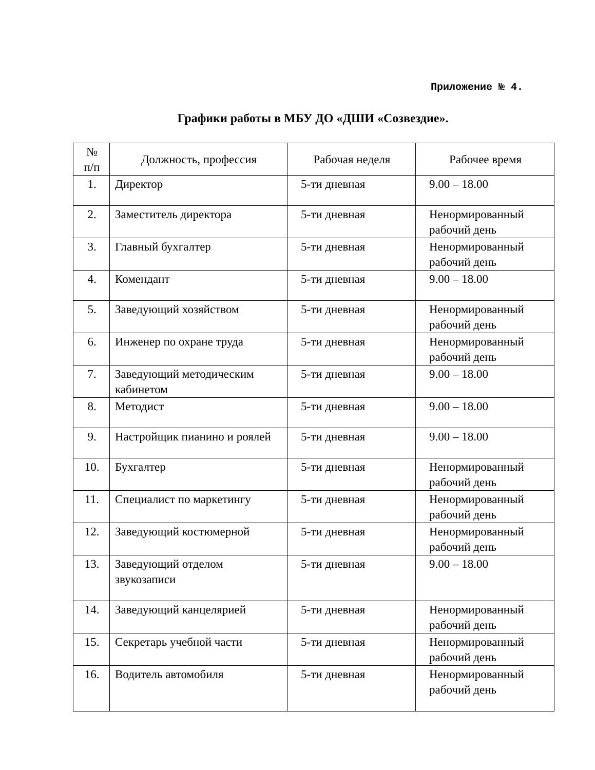Приложение № 4.
Графики работы в МБУ ДО «ДШИ «Созвездие».
| № п/п | Должность, профессия | Рабочая неделя | Рабочее время |
| --- | --- | --- | --- |
| 1. | Директор | 5-ти дневная | 9.00 – 18.00 |
| 2. | Заместитель директора | 5-ти дневная | Ненормированный рабочий день |
| 3. | Главный бухгалтер | 5-ти дневная | Ненормированный рабочий день |
| 4. | Комендант | 5-ти дневная | 9.00 – 18.00 |
| 5. | Заведующий хозяйством | 5-ти дневная | Ненормированный рабочий день |
| 6. | Инженер по охране труда | 5-ти дневная | Ненормированный рабочий день |
| 7. | Заведующий методическим кабинетом | 5-ти дневная | 9.00 – 18.00 |
| 8. | Методист | 5-ти дневная | 9.00 – 18.00 |
| 9. | Настройщик пианино и роялей | 5-ти дневная | 9.00 – 18.00 |
| 10. | Бухгалтер | 5-ти дневная | Ненормированный рабочий день |
| 11. | Специалист по маркетингу | 5-ти дневная | Ненормированный рабочий день |
| 12. | Заведующий костюмерной | 5-ти дневная | Ненормированный рабочий день |
| 13. | Заведующий отделом звукозаписи | 5-ти дневная | 9.00 – 18.00 |
| 14. | Заведующий канцелярией | 5-ти дневная | Ненормированный рабочий день |
| 15. | Секретарь учебной части | 5-ти дневная | Ненормированный рабочий день |
| 16. | Водитель автомобиля | 5-ти дневная | Ненормированный рабочий день |